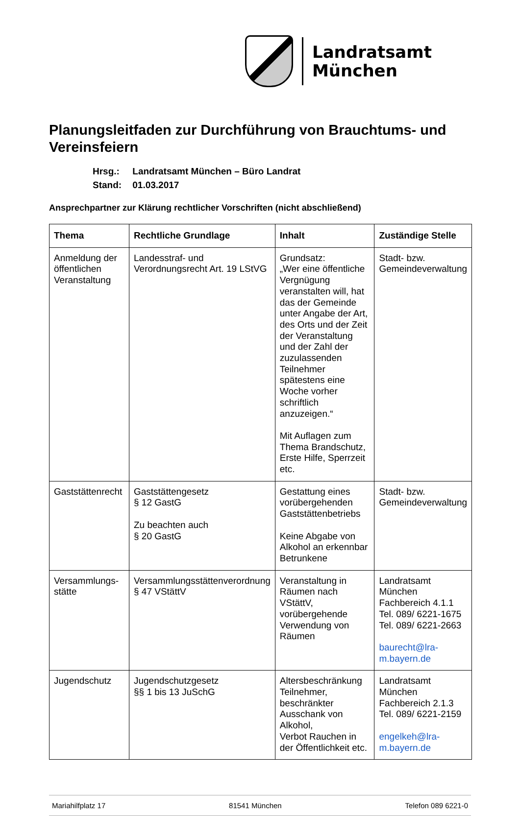Landratsamt
München
Planungsleitfaden zur Durchführung von Brauchtums- und Vereinsfeiern
Hrsg.: Landratsamt München – Büro Landrat
Stand: 01.03.2017
Ansprechpartner zur Klärung rechtlicher Vorschriften (nicht abschließend)
| Thema | Rechtliche Grundlage | Inhalt | Zuständige Stelle |
| --- | --- | --- | --- |
| Anmeldung der öffentlichen Veranstaltung | Landesstraf- und Verordnungsrecht Art. 19 LStVG | Grundsatz: „Wer eine öffentliche Vergnügung veranstalten will, hat das der Gemeinde unter Angabe der Art, des Orts und der Zeit der Veranstaltung und der Zahl der zuzulassenden Teilnehmer spätestens eine Woche vorher schriftlich anzuzeigen.“ Mit Auflagen zum Thema Brandschutz, Erste Hilfe, Sperrzeit etc. | Stadt- bzw. Gemeindeverwaltung |
| Gaststättenrecht | Gaststättengesetz § 12 GastG Zu beachten auch § 20 GastG | Gestattung eines vorübergehenden Gaststättenbetriebs Keine Abgabe von Alkohol an erkennbar Betrunkene | Stadt- bzw. Gemeindeverwaltung |
| Versammlungs-stätte | Versammlungsstättenverordnung § 47 VStättV | Veranstaltung in Räumen nach VStättV, vorübergehende Verwendung von Räumen | Landratsamt München Fachbereich 4.1.1 Tel. 089/ 6221-1675 Tel. 089/ 6221-2663 baurecht@lra-m.bayern.de |
| Jugendschutz | Jugendschutzgesetz §§ 1 bis 13 JuSchG | Altersbeschränkung Teilnehmer, beschränkter Ausschank von Alkohol, Verbot Rauchen in der Öffentlichkeit etc. | Landratsamt München Fachbereich 2.1.3 Tel. 089/ 6221-2159 engelkeh@lra-m.bayern.de |
Mariahilfplatz 17 81541 München Telefon 089 6221-0